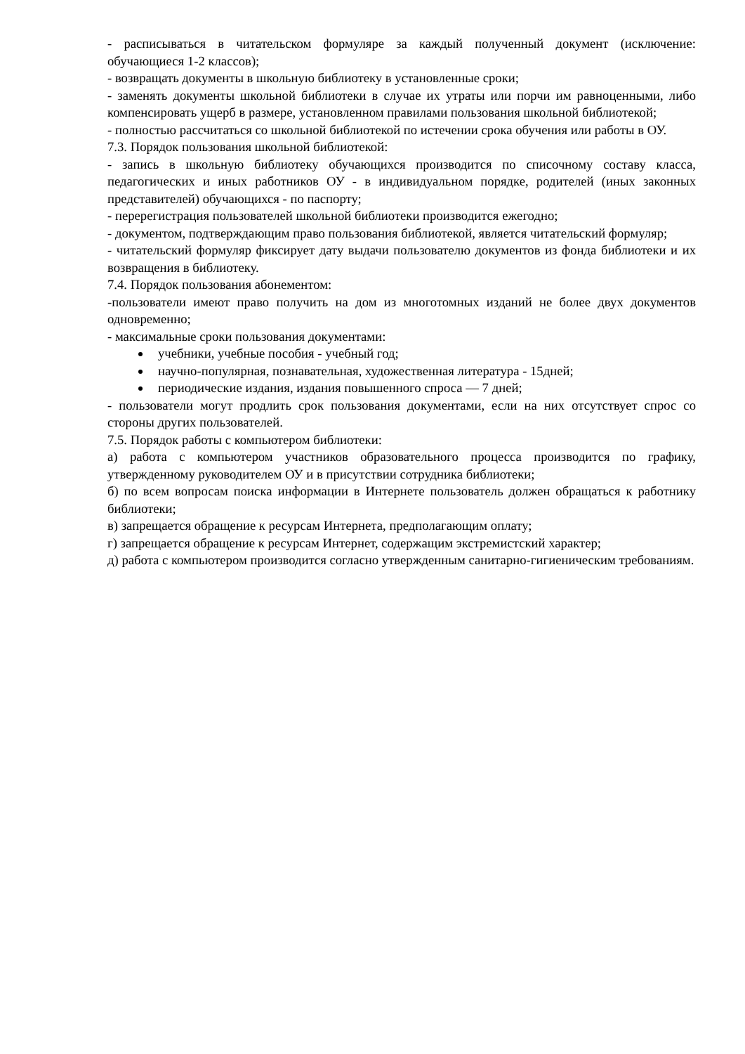- расписываться в читательском формуляре за каждый полученный документ (исключение: обучающиеся 1-2 классов);
- возвращать документы в школьную библиотеку в установленные сроки;
- заменять документы школьной библиотеки в случае их утраты или порчи им равноценными, либо компенсировать ущерб в размере, установленном правилами пользования школьной библиотекой;
- полностью рассчитаться со школьной библиотекой по истечении срока обучения или работы в ОУ.
7.3. Порядок пользования школьной библиотекой:
- запись в школьную библиотеку обучающихся производится по списочному составу класса, педагогических и иных работников ОУ - в индивидуальном порядке, родителей (иных законных представителей) обучающихся - по паспорту;
- перерегистрация пользователей школьной библиотеки производится ежегодно;
- документом, подтверждающим право пользования библиотекой, является читательский формуляр;
- читательский формуляр фиксирует дату выдачи пользователю документов из фонда библиотеки и их возвращения в библиотеку.
7.4. Порядок пользования абонементом:
-пользователи имеют право получить на дом из многотомных изданий не более двух документов одновременно;
- максимальные сроки пользования документами:
учебники, учебные пособия - учебный год;
научно-популярная, познавательная, художественная литература - 15дней;
периодические издания, издания повышенного спроса — 7 дней;
- пользователи могут продлить срок пользования документами, если на них отсутствует спрос со стороны других пользователей.
7.5. Порядок работы с компьютером библиотеки:
а) работа с компьютером участников образовательного процесса производится по графику, утвержденному руководителем ОУ и в присутствии сотрудника библиотеки;
б) по всем вопросам поиска информации в Интернете пользователь должен обращаться к работнику библиотеки;
в) запрещается обращение к ресурсам Интернета, предполагающим оплату;
г) запрещается обращение к ресурсам Интернет, содержащим экстремистский характер;
д) работа с компьютером производится согласно утвержденным санитарно-гигиеническим требованиям.